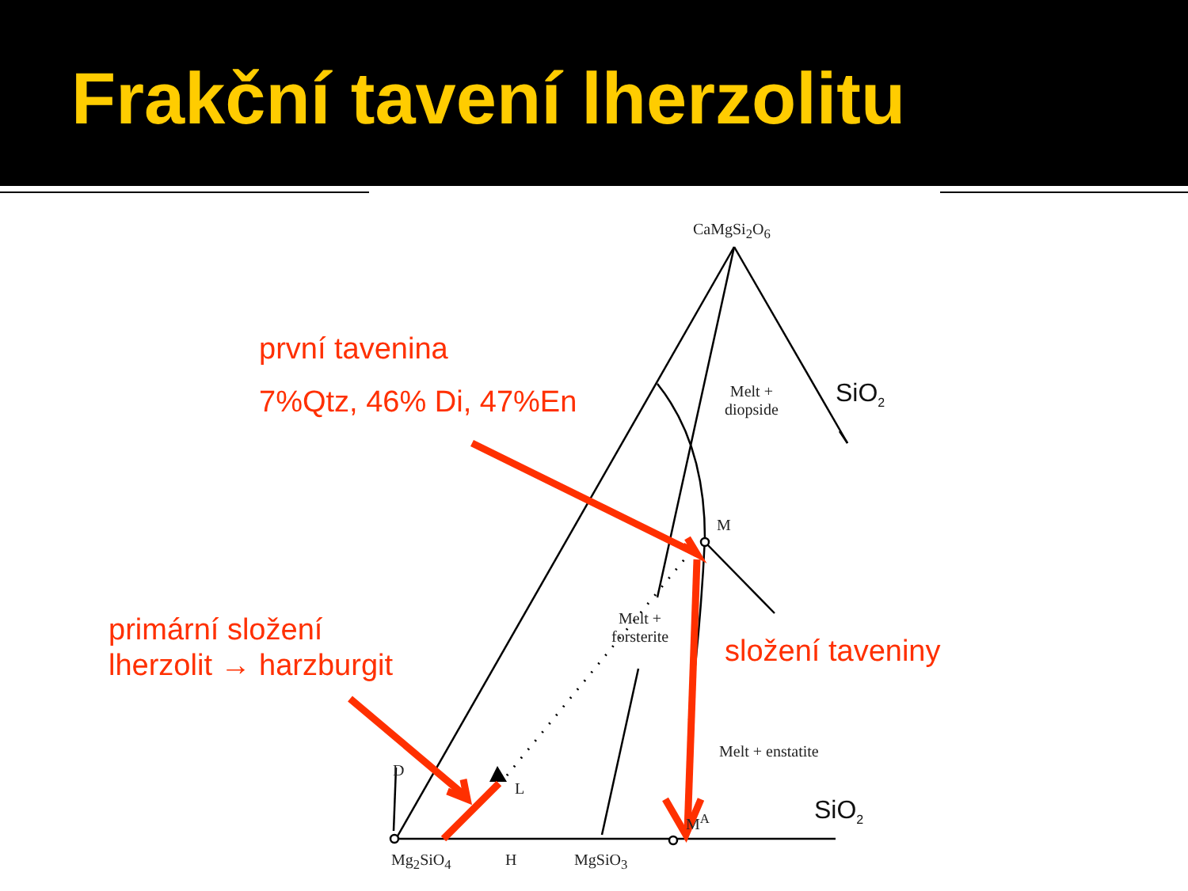Frakční tavení lherzolitu
CaMgSi<sub>2</sub>O<sub>6</sub>
SiO<sub>2</sub>
Melt +
diopside
M
Melt +
forsterite
Melt + enstatite
D
L
M<sup>A</sup> SiO<sub>2</sub>
Mg<sub>2</sub>SiO<sub>4</sub> H MgSiO<sub>3</sub>
první tavenina
7%Qtz, 46% Di, 47%En
primární složení
lherzolit → harzburgit
složení taveniny